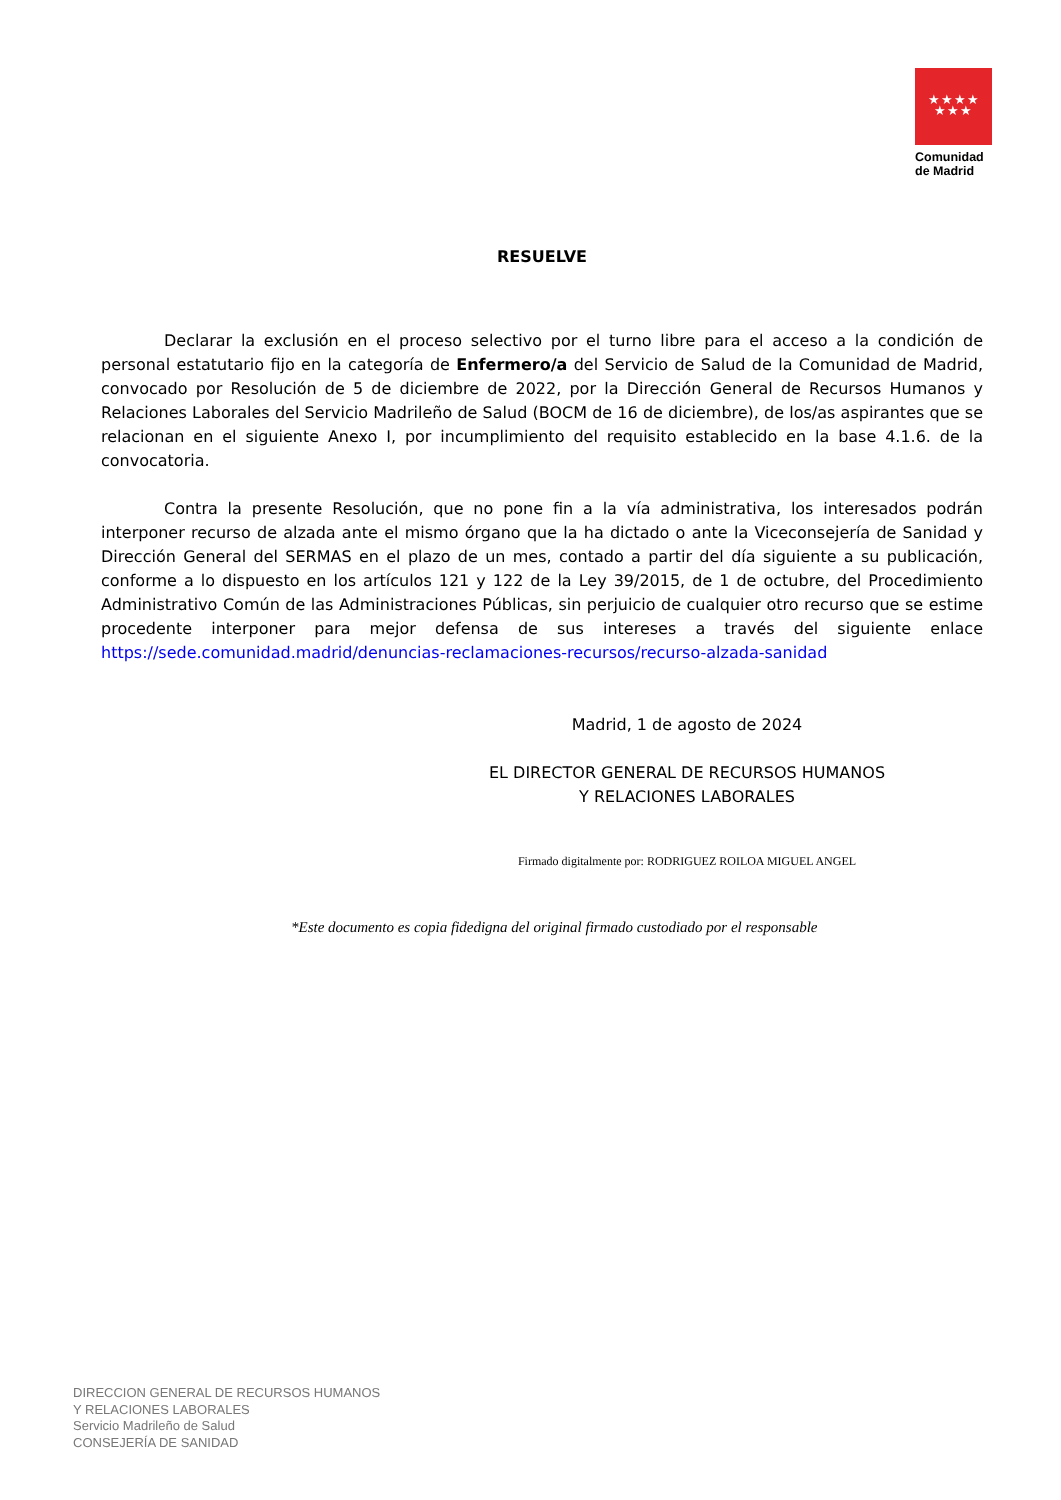★★★★
★★★
Comunidad
de Madrid
RESUELVE
Declarar la exclusión en el proceso selectivo por el turno libre para el acceso a la condición de personal estatutario fijo en la categoría de Enfermero/a del Servicio de Salud de la Comunidad de Madrid, convocado por Resolución de 5 de diciembre de 2022, por la Dirección General de Recursos Humanos y Relaciones Laborales del Servicio Madrileño de Salud (BOCM de 16 de diciembre), de los/as aspirantes que se relacionan en el siguiente Anexo I, por incumplimiento del requisito establecido en la base 4.1.6. de la convocatoria.
Contra la presente Resolución, que no pone fin a la vía administrativa, los interesados podrán interponer recurso de alzada ante el mismo órgano que la ha dictado o ante la Viceconsejería de Sanidad y Dirección General del SERMAS en el plazo de un mes, contado a partir del día siguiente a su publicación, conforme a lo dispuesto en los artículos 121 y 122 de la Ley 39/2015, de 1 de octubre, del Procedimiento Administrativo Común de las Administraciones Públicas, sin perjuicio de cualquier otro recurso que se estime procedente interponer para mejor defensa de sus intereses a través del siguiente enlace https://sede.comunidad.madrid/denuncias-reclamaciones-recursos/recurso-alzada-sanidad
Madrid, 1 de agosto de 2024
EL DIRECTOR GENERAL DE RECURSOS HUMANOS
Y RELACIONES LABORALES
Firmado digitalmente por: RODRIGUEZ ROILOA MIGUEL ANGEL
*Este documento es copia fidedigna del original firmado custodiado por el responsable
DIRECCION GENERAL DE RECURSOS HUMANOS
Y RELACIONES LABORALES
Servicio Madrileño de Salud
CONSEJERÍA DE SANIDAD